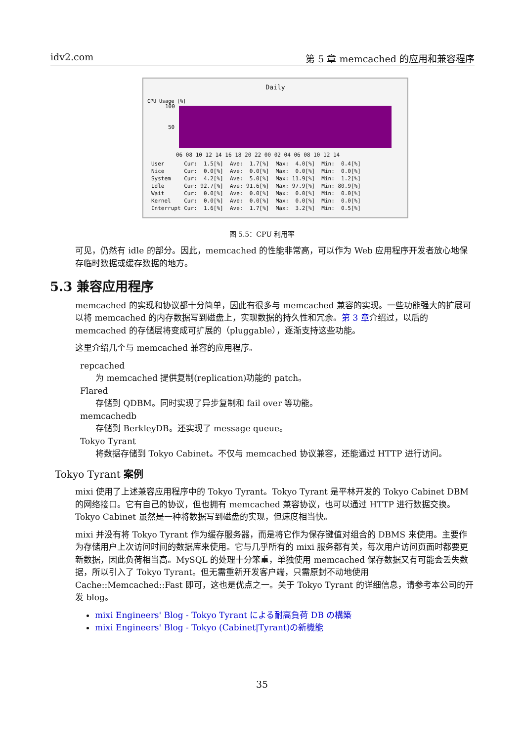idv2.com 第 5 章 memcached 的应用和兼容程序
Daily
CPU Usage [%]
100
50
06 08 10 12 14 16 18 20 22 00 02 04 06 08 10 12 14
User Cur: 1.5[%] Ave: 1.7[%] Max: 4.0[%] Min: 0.4[%] Nice Cur: 0.0[%] Ave: 0.0[%] Max: 0.0[%] Min: 0.0[%] System Cur: 4.2[%] Ave: 5.0[%] Max: 11.9[%] Min: 1.2[%] Idle Cur: 92.7[%] Ave: 91.6[%] Max: 97.9[%] Min: 80.9[%] Wait Cur: 0.0[%] Ave: 0.0[%] Max: 0.0[%] Min: 0.0[%] Kernel Cur: 0.0[%] Ave: 0.0[%] Max: 0.0[%] Min: 0.0[%] Interrupt Cur: 1.6[%] Ave: 1.7[%] Max: 3.2[%] Min: 0.5[%]
图 5.5：CPU 利用率
可见，仍然有 idle 的部分。因此，memcached 的性能非常高，可以作为 Web 应用程序开发者放心地保存临时数据或缓存数据的地方。
5.3 兼容应用程序
memcached 的实现和协议都十分简单，因此有很多与 memcached 兼容的实现。一些功能强大的扩展可以将 memcached 的内存数据写到磁盘上，实现数据的持久性和冗余。第 3 章介绍过，以后的 memcached 的存储层将变成可扩展的（pluggable），逐渐支持这些功能。
这里介绍几个与 memcached 兼容的应用程序。
repcached
为 memcached 提供复制(replication)功能的 patch。
Flared
存储到 QDBM。同时实现了异步复制和 fail over 等功能。
memcachedb
存储到 BerkleyDB。还实现了 message queue。
Tokyo Tyrant
将数据存储到 Tokyo Cabinet。不仅与 memcached 协议兼容，还能通过 HTTP 进行访问。
Tokyo Tyrant 案例
mixi 使用了上述兼容应用程序中的 Tokyo Tyrant。Tokyo Tyrant 是平林开发的 Tokyo Cabinet DBM 的网络接口。它有自己的协议，但也拥有 memcached 兼容协议，也可以通过 HTTP 进行数据交换。Tokyo Cabinet 虽然是一种将数据写到磁盘的实现，但速度相当快。
mixi 并没有将 Tokyo Tyrant 作为缓存服务器，而是将它作为保存键值对组合的 DBMS 来使用。主要作为存储用户上次访问时间的数据库来使用。它与几乎所有的 mixi 服务都有关，每次用户访问页面时都要更新数据，因此负荷相当高。MySQL 的处理十分笨重，单独使用 memcached 保存数据又有可能会丢失数据，所以引入了 Tokyo Tyrant。但无需重新开发客户端，只需原封不动地使用 Cache::Memcached::Fast 即可，这也是优点之一。关于 Tokyo Tyrant 的详细信息，请参考本公司的开发 blog。
mixi Engineers' Blog - Tokyo Tyrant による耐高負荷 DB の構築
mixi Engineers' Blog - Tokyo (Cabinet|Tyrant)の新機能
35